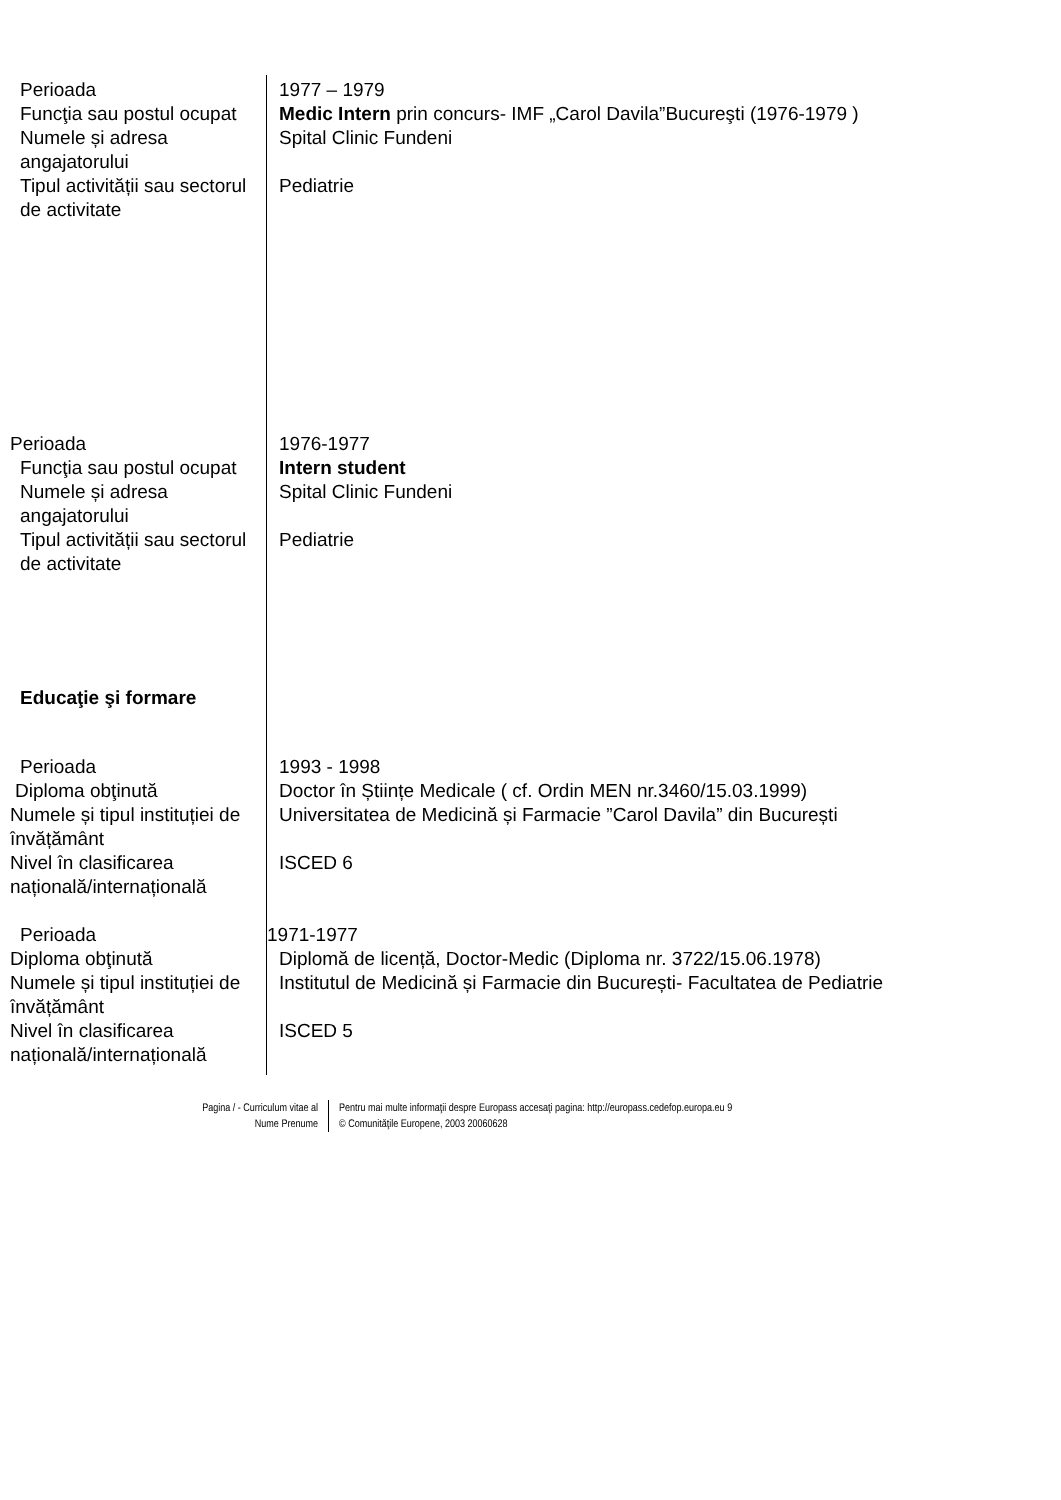Perioada 1977 – 1979
Funcţia sau postul ocupat
Medic Intern prin concurs- IMF „Carol Davila”Bucureşti (1976-1979 )
Numele și adresa angajatorului
Spital Clinic Fundeni
Tipul activității sau sectorul de activitate
Pediatrie
Perioada 1976-1977
Funcţia sau postul ocupat
Intern student
Numele și adresa angajatorului
Spital Clinic Fundeni
Tipul activității sau sectorul de activitate
Pediatrie
Educaţie şi formare
Perioada 1993 - 1998
Diploma obţinută Doctor în Științe Medicale ( cf. Ordin MEN nr.3460/15.03.1999)
Numele și tipul instituției de învățământ
Universitatea de Medicină și Farmacie ”Carol Davila” din București
Nivel în clasificarea națională/internațională
ISCED 6
Perioada 1971-1977
Diploma obţinută Diplomă de licență, Doctor-Medic (Diploma nr. 3722/15.06.1978)
Numele și tipul instituției de învățământ
Institutul de Medicină și Farmacie din București- Facultatea de Pediatrie
Nivel în clasificarea națională/internațională
ISCED 5
Pagina / - Curriculum vitae al
Nume Prenume
Pentru mai multe informaţii despre Europass accesaţi pagina: http://europass.cedefop.europa.eu 9
© Comunităţile Europene, 2003 20060628